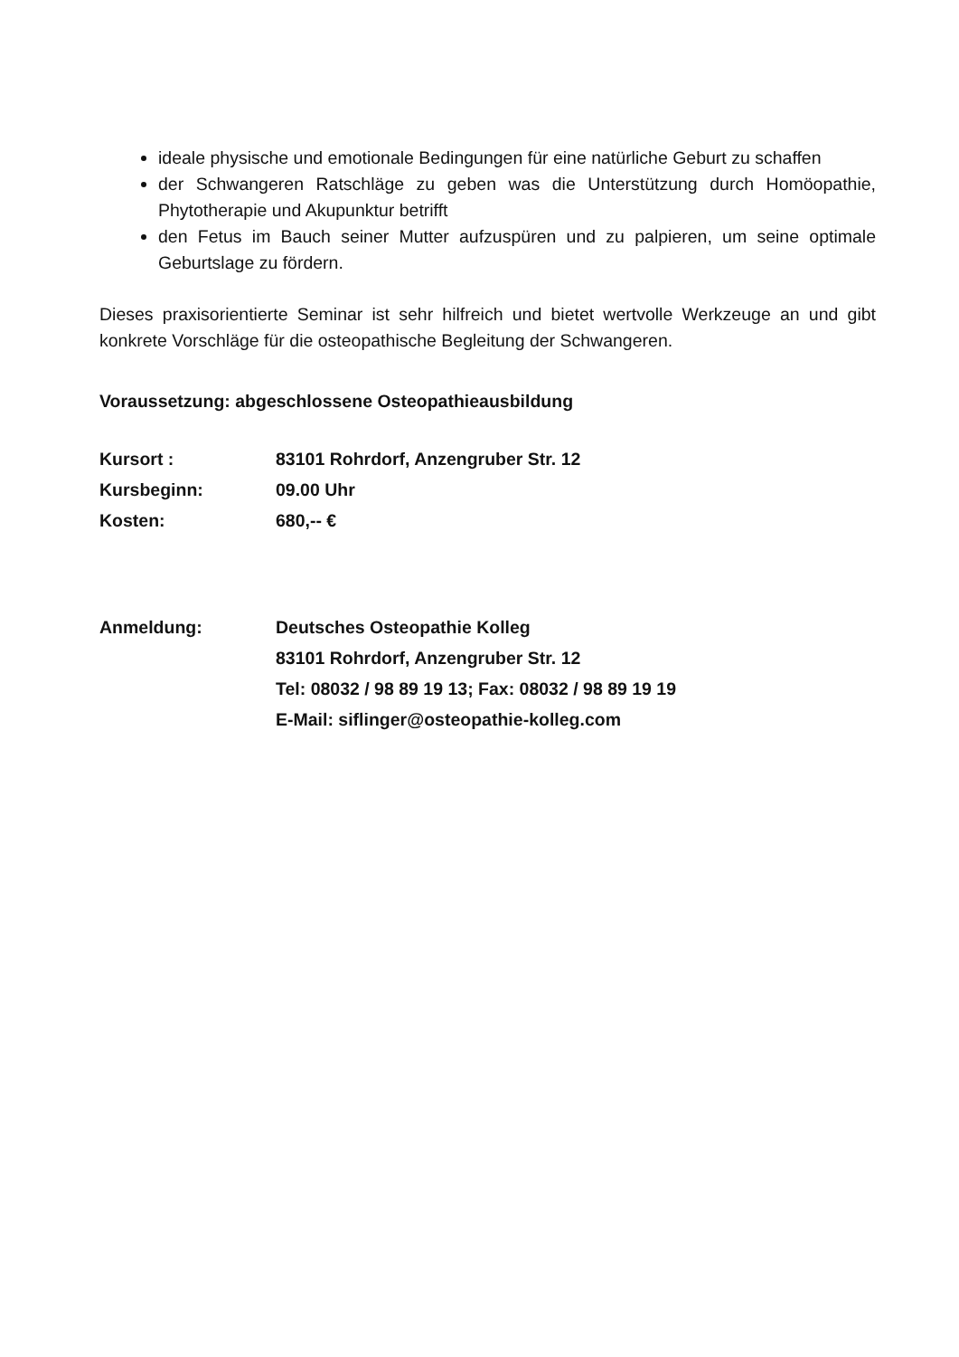ideale physische und emotionale Bedingungen für eine natürliche Geburt zu schaffen
der Schwangeren Ratschläge zu geben was die Unterstützung durch Homöopathie, Phytotherapie und Akupunktur betrifft
den Fetus im Bauch seiner Mutter aufzuspüren und zu palpieren, um seine optimale Geburtslage zu fördern.
Dieses praxisorientierte Seminar ist sehr hilfreich und bietet wertvolle Werkzeuge an und gibt konkrete Vorschläge für die osteopathische Begleitung der Schwangeren.
Voraussetzung: abgeschlossene Osteopathieausbildung
| Kursort : | 83101 Rohrdorf, Anzengruber Str. 12 |
| Kursbeginn: | 09.00 Uhr |
| Kosten: | 680,-- € |
| Anmeldung: | Deutsches Osteopathie Kolleg 83101 Rohrdorf, Anzengruber Str. 12 Tel: 08032 / 98 89 19 13; Fax: 08032 / 98 89 19 19 E-Mail: siflinger@osteopathie-kolleg.com |